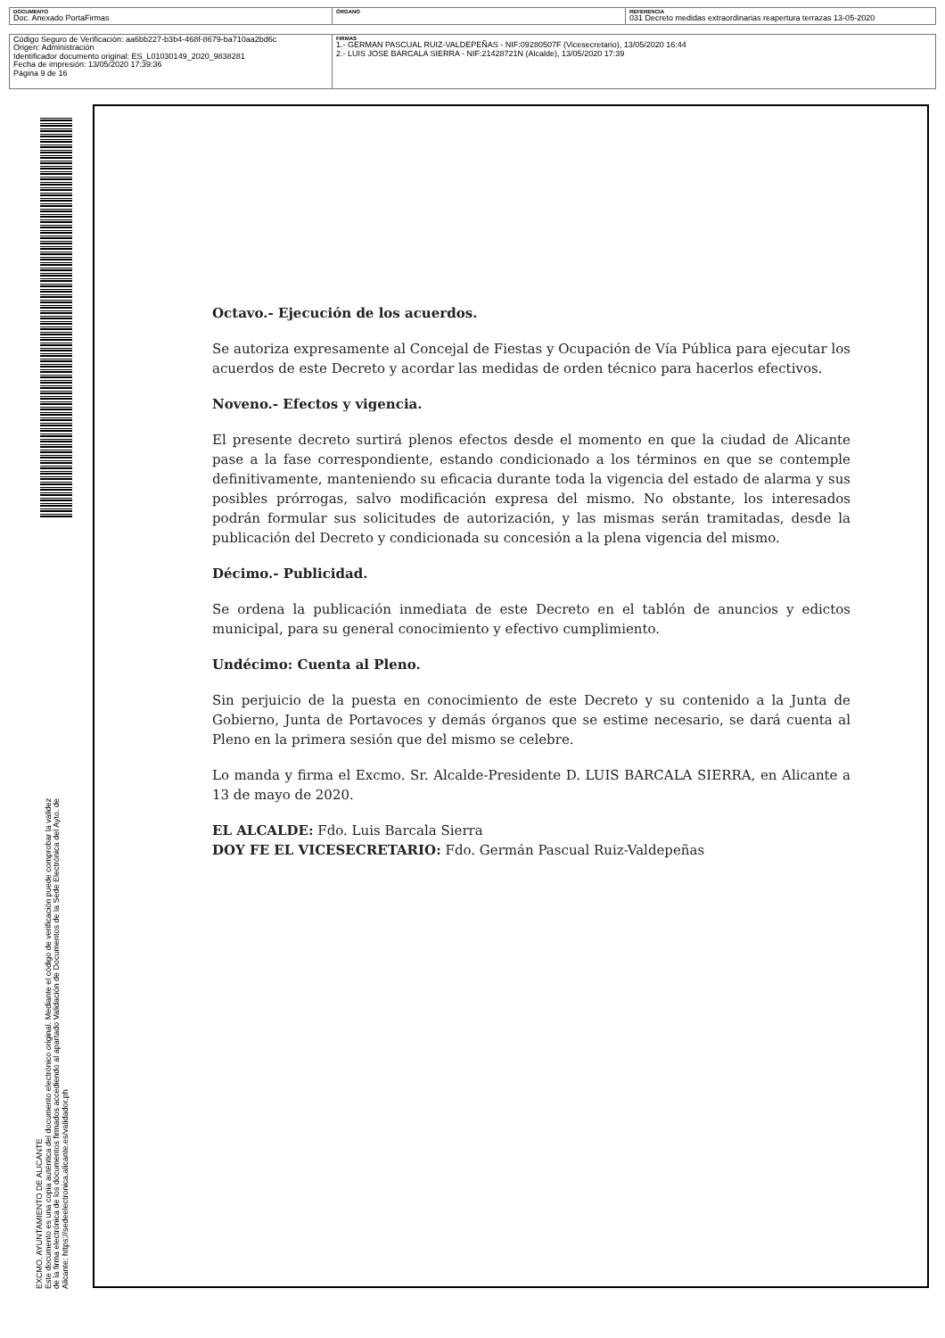| DOCUMENTO Doc. Anexado PortaFirmas | ÓRGANO | REFERENCIA 031 Decreto medidas extraordinarias reapertura terrazas 13-05-2020 |
| Código Seguro de Verificación: aa6bb227-b3b4-468f-8679-ba710aa2bd6c Origen: Administración Identificador documento original: ES_L01030149_2020_9838281 Fecha de impresión: 13/05/2020 17:39:36 Página 9 de 16 | FIRMAS 1.- GERMAN PASCUAL RUIZ-VALDEPEÑAS - NIF:09280507F (Vicesecretario), 13/05/2020 16:44 2.- LUIS JOSE BARCALA SIERRA - NIF:21428721N (Alcalde), 13/05/2020 17:39 |
EXCMO. AYUNTAMIENTO DE ALICANTE
Este documento es una copia auténtica del documento electrónico original. Mediante el código de verificación puede comprobar la validez
de la firma electrónica de los documentos firmados accediendo al apartado Validación de Documentos de la Sede Electrónica del Ayto. de
Alicante: https://sedeelectronica.alicante.es/validador.ph
Octavo.- Ejecución de los acuerdos.
Se autoriza expresamente al Concejal de Fiestas y Ocupación de Vía Pública para ejecutar los acuerdos de este Decreto y acordar las medidas de orden técnico para hacerlos efectivos.
Noveno.- Efectos y vigencia.
El presente decreto surtirá plenos efectos desde el momento en que la ciudad de Alicante pase a la fase correspondiente, estando condicionado a los términos en que se contemple definitivamente, manteniendo su eficacia durante toda la vigencia del estado de alarma y sus posibles prórrogas, salvo modificación expresa del mismo. No obstante, los interesados podrán formular sus solicitudes de autorización, y las mismas serán tramitadas, desde la publicación del Decreto y condicionada su concesión a la plena vigencia del mismo.
Décimo.- Publicidad.
Se ordena la publicación inmediata de este Decreto en el tablón de anuncios y edictos municipal, para su general conocimiento y efectivo cumplimiento.
Undécimo: Cuenta al Pleno.
Sin perjuicio de la puesta en conocimiento de este Decreto y su contenido a la Junta de Gobierno, Junta de Portavoces y demás órganos que se estime necesario, se dará cuenta al Pleno en la primera sesión que del mismo se celebre.
Lo manda y firma el Excmo. Sr. Alcalde-Presidente D. LUIS BARCALA SIERRA, en Alicante a 13 de mayo de 2020.
EL ALCALDE: Fdo. Luis Barcala Sierra
DOY FE EL VICESECRETARIO: Fdo. Germán Pascual Ruiz-Valdepeñas